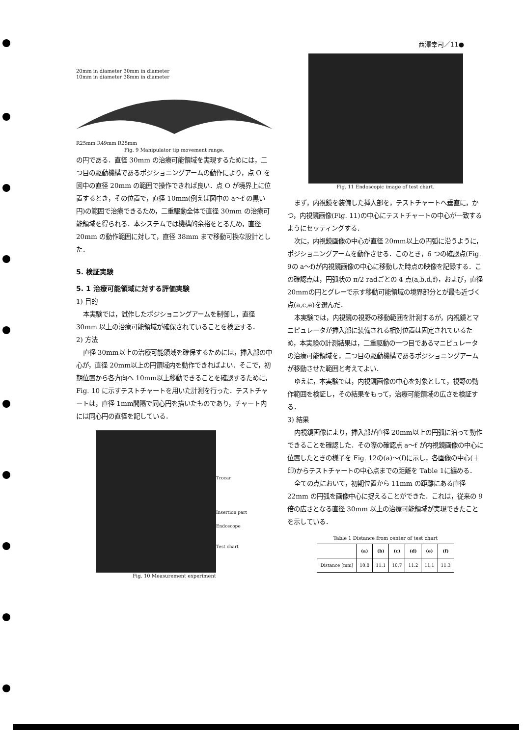西澤幸司／11●
20mm in diameter 30mm in diameter
10mm in diameter 38mm in diameter
R25mm R49mm R25mm
Fig. 9 Manipulator tip movement range.
の円である．直径 30mm の治療可能領域を実現するためには，二つ目の駆動機構であるポジショニングアームの動作により，点 O を図中の直径 20mm の範囲で操作できれば良い．点 O が境界上に位置するとき，その位置で，直径 10mm(例えば図中の a～f の黒い円)の範囲で治療できるため，二重駆動全体で直径 30mm の治療可能領域を得られる．本システムでは機構的余裕をとるため，直径 20mm の動作範囲に対して，直径 38mm まで移動可換な設計とした．
5. 検証実験
5. 1 治療可能領域に対する評価実験
1) 目的
本実験では，試作したポジショニングアームを制御し，直径 30mm 以上の治療可能領域が確保されていることを検証する．
2) 方法
直径 30mm以上の治療可能領域を確保するためには，挿入部の中心が，直径 20mm以上の円領域内を動作できればよい．そこで，初期位置から各方向へ 10mm以上移動できることを確認するために，Fig. 10 に示すテストチャートを用いた計測を行った．テストチャートは，直径 1mm間隔で同心円を描いたものであり，チャート内には同心円の直径を記している．
Trocar
Insertion part
Endoscope
Test chart
Fig. 10 Measurement experiment
Fig. 11 Endoscopic image of test chart.
まず，内視鏡を装備した挿入部を，テストチャートへ垂直に，かつ，内視鏡画像(Fig. 11)の中心にテストチャートの中心が一致するようにセッティングする．
次に，内視鏡画像の中心が直径 20mm以上の円弧に沿うように，ポジショニングアームを動作させる．このとき，6 つの確認点(Fig. 9の a～f)が内視鏡画像の中心に移動した時点の映像を記録する．この確認点は，円弧状の π/2 radごとの 4 点(a,b,d,f)，および，直径 20mmの円とグレーで示す移動可能領域の境界部分とが最も近づく点(a,c,e)を選んだ．
本実験では，内視鏡の視野の移動範囲を計測するが，内視鏡とマニピュレータが挿入部に装備される相対位置は固定されているため，本実験の計測結果は，二重駆動の一つ目であるマニピュレータの治療可能領域を，二つ目の駆動機構であるポジショニングアームが移動させた範囲と考えてよい．
ゆえに，本実験では，内視鏡画像の中心を対象として，視野の動作範囲を検証し，その結果をもって，治療可能領域の広さを検証する．
3) 結果
内視鏡画像により，挿入部が直径 20mm以上の円弧に沿って動作できることを確認した．その際の確認点 a～f が内視鏡画像の中心に位置したときの様子を Fig. 12の(a)～(f)に示し，各画像の中心(＋印)からテストチャートの中心点までの距離を Table 1に纏める．
全ての点において，初期位置から 11mm の距離にある直径 22mm の円弧を画像中心に捉えることができた．これは，従来の 9 倍の広さとなる直径 30mm 以上の治療可能領域が実現できたことを示している．
Table 1 Distance from center of test chart
| | (a) | (b) | (c) | (d) | (e) | (f) |
| --- | --- | --- | --- | --- | --- | --- |
| Distance [mm] | 10.8 | 11.1 | 10.7 | 11.2 | 11.1 | 11.3 |